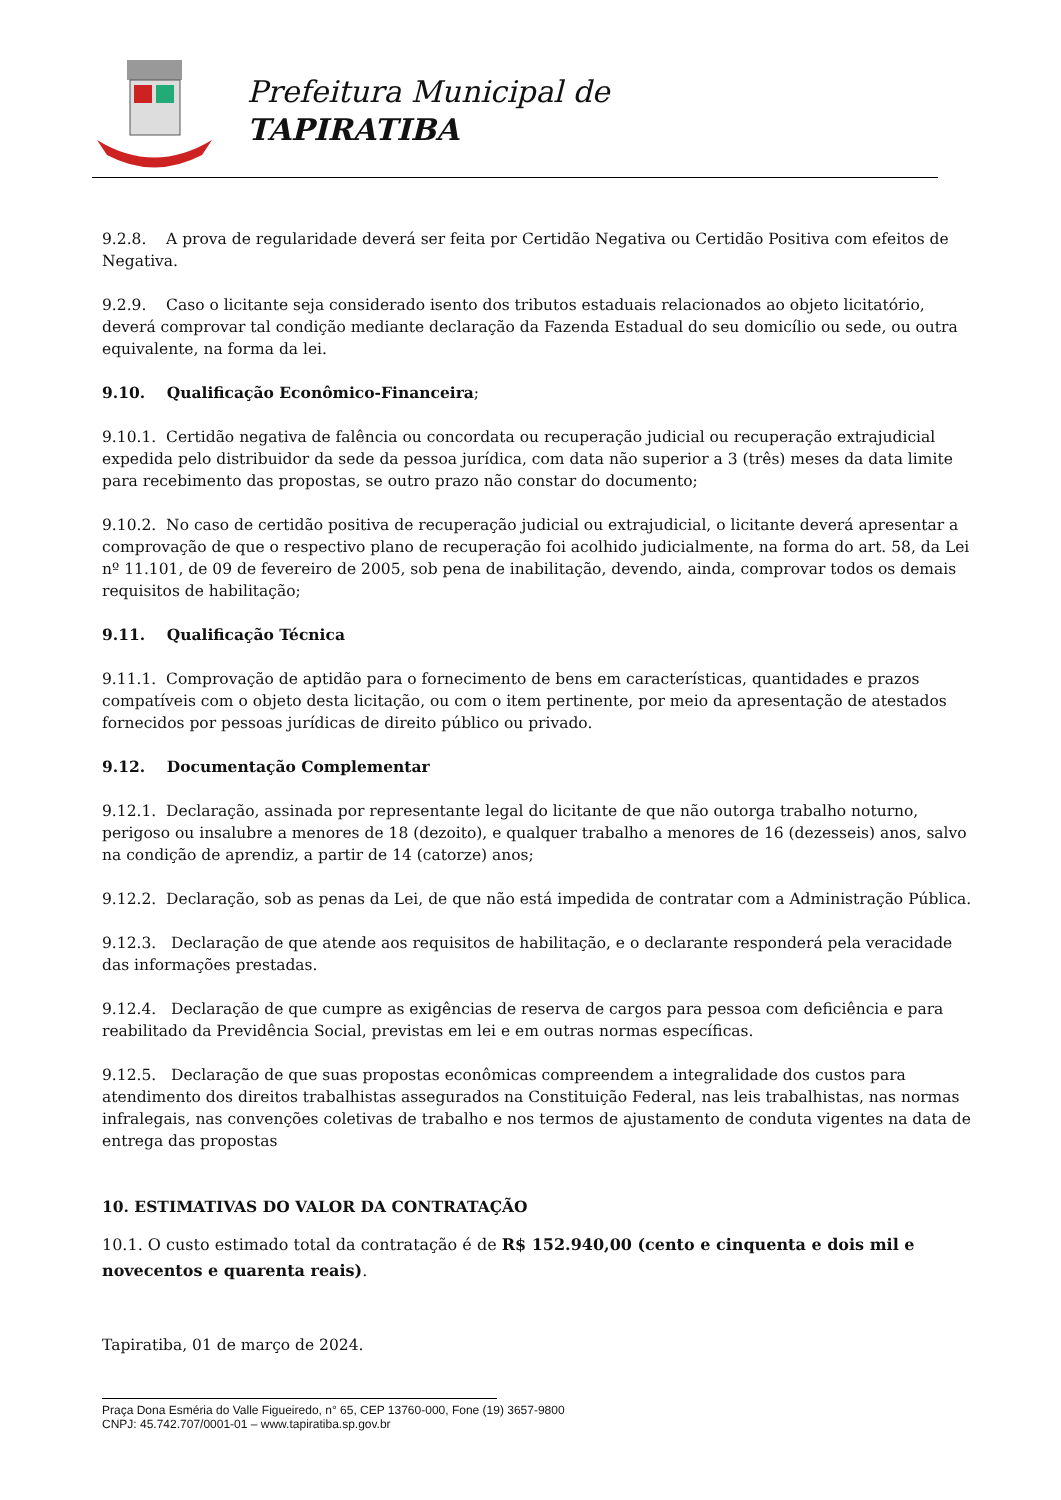Prefeitura Municipal de
TAPIRATIBA
9.2.8. A prova de regularidade deverá ser feita por Certidão Negativa ou Certidão Positiva com efeitos de Negativa.
9.2.9. Caso o licitante seja considerado isento dos tributos estaduais relacionados ao objeto licitatório, deverá comprovar tal condição mediante declaração da Fazenda Estadual do seu domicílio ou sede, ou outra equivalente, na forma da lei.
9.10. Qualificação Econômico-Financeira;
9.10.1. Certidão negativa de falência ou concordata ou recuperação judicial ou recuperação extrajudicial expedida pelo distribuidor da sede da pessoa jurídica, com data não superior a 3 (três) meses da data limite para recebimento das propostas, se outro prazo não constar do documento;
9.10.2. No caso de certidão positiva de recuperação judicial ou extrajudicial, o licitante deverá apresentar a comprovação de que o respectivo plano de recuperação foi acolhido judicialmente, na forma do art. 58, da Lei nº 11.101, de 09 de fevereiro de 2005, sob pena de inabilitação, devendo, ainda, comprovar todos os demais requisitos de habilitação;
9.11. Qualificação Técnica
9.11.1. Comprovação de aptidão para o fornecimento de bens em características, quantidades e prazos compatíveis com o objeto desta licitação, ou com o item pertinente, por meio da apresentação de atestados fornecidos por pessoas jurídicas de direito público ou privado.
9.12. Documentação Complementar
9.12.1. Declaração, assinada por representante legal do licitante de que não outorga trabalho noturno, perigoso ou insalubre a menores de 18 (dezoito), e qualquer trabalho a menores de 16 (dezesseis) anos, salvo na condição de aprendiz, a partir de 14 (catorze) anos;
9.12.2. Declaração, sob as penas da Lei, de que não está impedida de contratar com a Administração Pública.
9.12.3. Declaração de que atende aos requisitos de habilitação, e o declarante responderá pela veracidade das informações prestadas.
9.12.4. Declaração de que cumpre as exigências de reserva de cargos para pessoa com deficiência e para reabilitado da Previdência Social, previstas em lei e em outras normas específicas.
9.12.5. Declaração de que suas propostas econômicas compreendem a integralidade dos custos para atendimento dos direitos trabalhistas assegurados na Constituição Federal, nas leis trabalhistas, nas normas infralegais, nas convenções coletivas de trabalho e nos termos de ajustamento de conduta vigentes na data de entrega das propostas
10. ESTIMATIVAS DO VALOR DA CONTRATAÇÃO
10.1. O custo estimado total da contratação é de R$ 152.940,00 (cento e cinquenta e dois mil e novecentos e quarenta reais).
Tapiratiba, 01 de março de 2024.
Praça Dona Esméria do Valle Figueiredo, n° 65, CEP 13760-000, Fone (19) 3657-9800
CNPJ: 45.742.707/0001-01 – www.tapiratiba.sp.gov.br